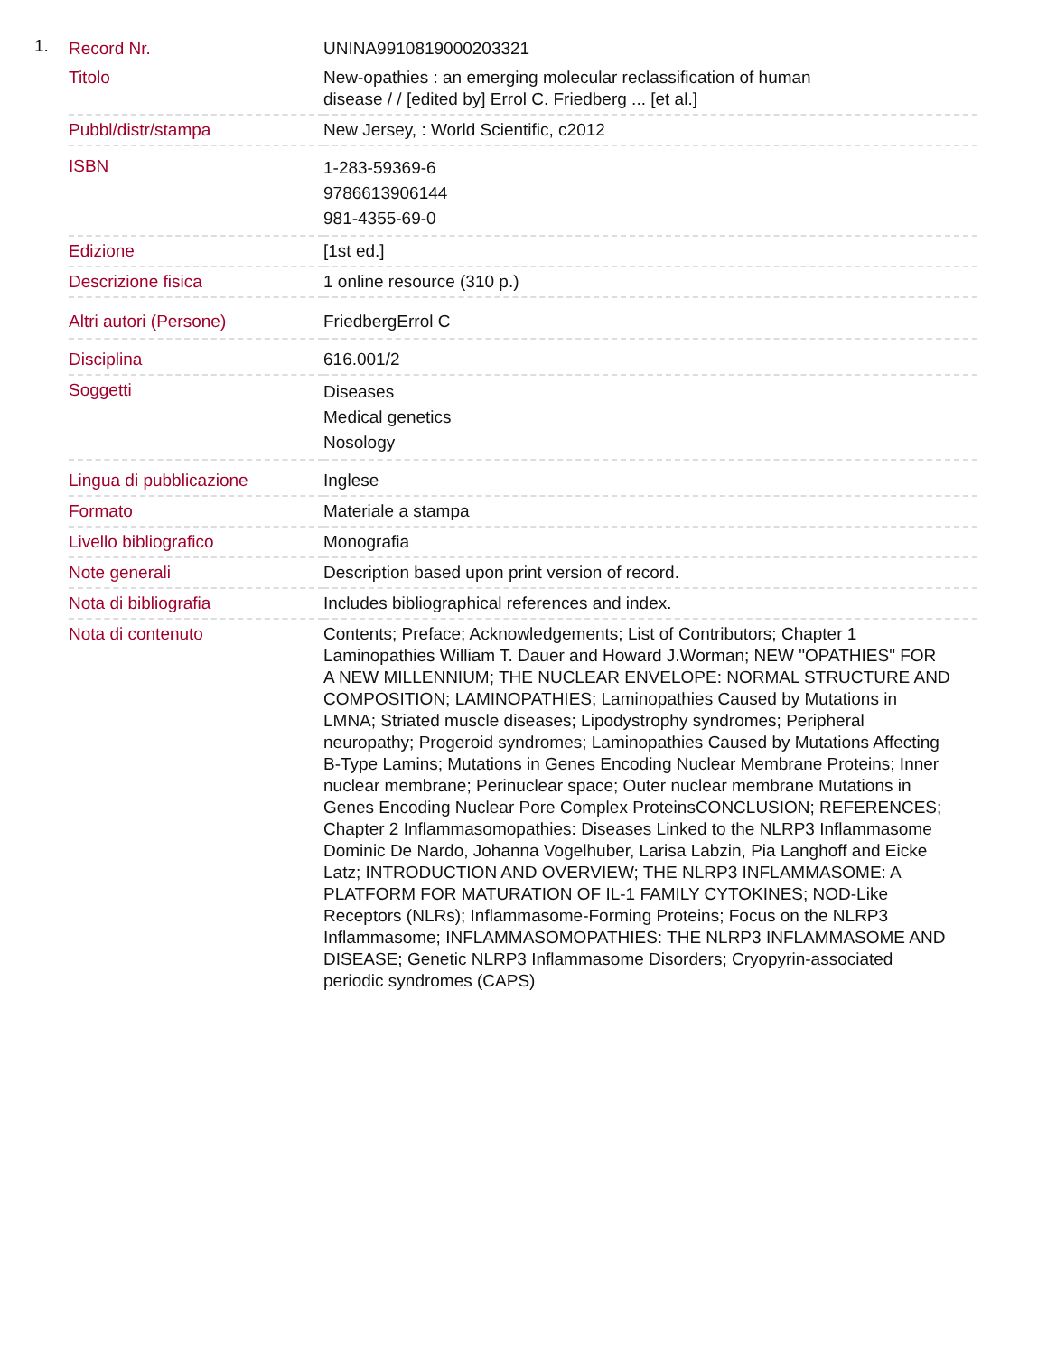1.
| Record Nr. | UNINA9910819000203321 |
| Titolo | New-opathies : an emerging molecular reclassification of human disease / / [edited by] Errol C. Friedberg ... [et al.] |
| Pubbl/distr/stampa | New Jersey, : World Scientific, c2012 |
| ISBN | 1-283-59369-6 9786613906144 981-4355-69-0 |
| Edizione | [1st ed.] |
| Descrizione fisica | 1 online resource (310 p.) |
| Altri autori (Persone) | FriedbergErrol C |
| Disciplina | 616.001/2 |
| Soggetti | Diseases Medical genetics Nosology |
| Lingua di pubblicazione | Inglese |
| Formato | Materiale a stampa |
| Livello bibliografico | Monografia |
| Note generali | Description based upon print version of record. |
| Nota di bibliografia | Includes bibliographical references and index. |
| Nota di contenuto | Contents; Preface; Acknowledgements; List of Contributors; Chapter 1 Laminopathies William T. Dauer and Howard J.Worman; NEW "OPATHIES" FOR A NEW MILLENNIUM; THE NUCLEAR ENVELOPE: NORMAL STRUCTURE AND COMPOSITION; LAMINOPATHIES; Laminopathies Caused by Mutations in LMNA; Striated muscle diseases; Lipodystrophy syndromes; Peripheral neuropathy; Progeroid syndromes; Laminopathies Caused by Mutations Affecting B-Type Lamins; Mutations in Genes Encoding Nuclear Membrane Proteins; Inner nuclear membrane; Perinuclear space; Outer nuclear membrane Mutations in Genes Encoding Nuclear Pore Complex ProteinsCONCLUSION; REFERENCES; Chapter 2 Inflammasomopathies: Diseases Linked to the NLRP3 Inflammasome Dominic De Nardo, Johanna Vogelhuber, Larisa Labzin, Pia Langhoff and Eicke Latz; INTRODUCTION AND OVERVIEW; THE NLRP3 INFLAMMASOME: A PLATFORM FOR MATURATION OF IL-1 FAMILY CYTOKINES; NOD-Like Receptors (NLRs); Inflammasome-Forming Proteins; Focus on the NLRP3 Inflammasome; INFLAMMASOMOPATHIES: THE NLRP3 INFLAMMASOME AND DISEASE; Genetic NLRP3 Inflammasome Disorders; Cryopyrin-associated periodic syndromes (CAPS) |